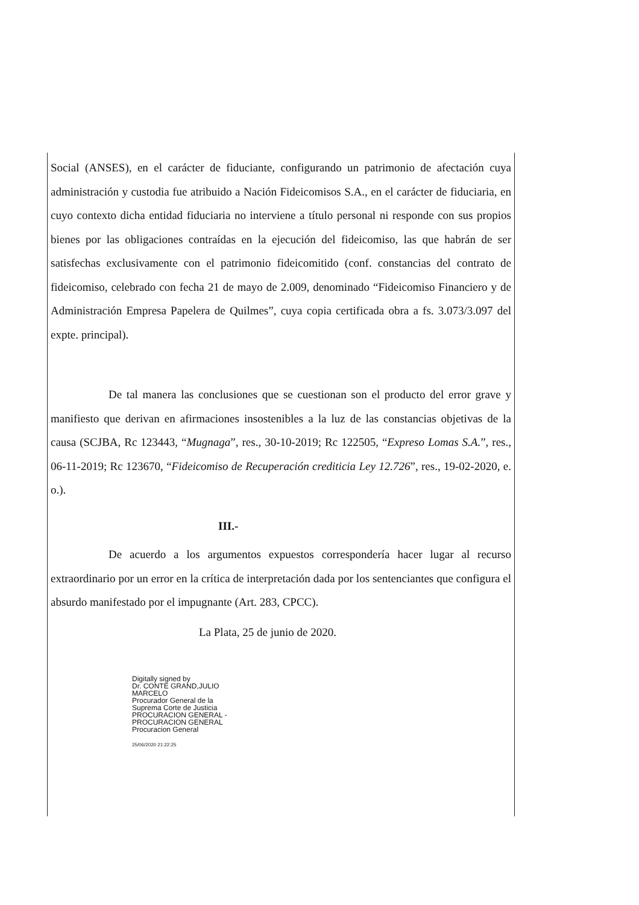Social (ANSES), en el carácter de fiduciante, configurando un patrimonio de afectación cuya administración y custodia fue atribuido a Nación Fideicomisos S.A., en el carácter de fiduciaria, en cuyo contexto dicha entidad fiduciaria no interviene a título personal ni responde con sus propios bienes por las obligaciones contraídas en la ejecución del fideicomiso, las que habrán de ser satisfechas exclusivamente con el patrimonio fideicomitido (conf. constancias del contrato de fideicomiso, celebrado con fecha 21 de mayo de 2.009, denominado “Fideicomiso Financiero y de Administración Empresa Papelera de Quilmes”, cuya copia certificada obra a fs. 3.073/3.097 del expte. principal).
De tal manera las conclusiones que se cuestionan son el producto del error grave y manifiesto que derivan en afirmaciones insostenibles a la luz de las constancias objetivas de la causa (SCJBA, Rc 123443, “Mugnaga”, res., 30-10-2019; Rc 122505, “Expreso Lomas S.A.”, res., 06-11-2019; Rc 123670, “Fideicomiso de Recuperación crediticia Ley 12.726”, res., 19-02-2020, e. o.).
III.-
De acuerdo a los argumentos expuestos correspondería hacer lugar al recurso extraordinario por un error en la crítica de interpretación dada por los sentenciantes que configura el absurdo manifestado por el impugnante (Art. 283, CPCC).
La Plata, 25 de junio de 2020.
Digitally signed by
Dr. CONTE GRAND,JULIO
MARCELO
Procurador General de la
Suprema Corte de Justicia
PROCURACION GENERAL -
PROCURACION GENERAL
Procuracion General
25/06/2020 21:22:25